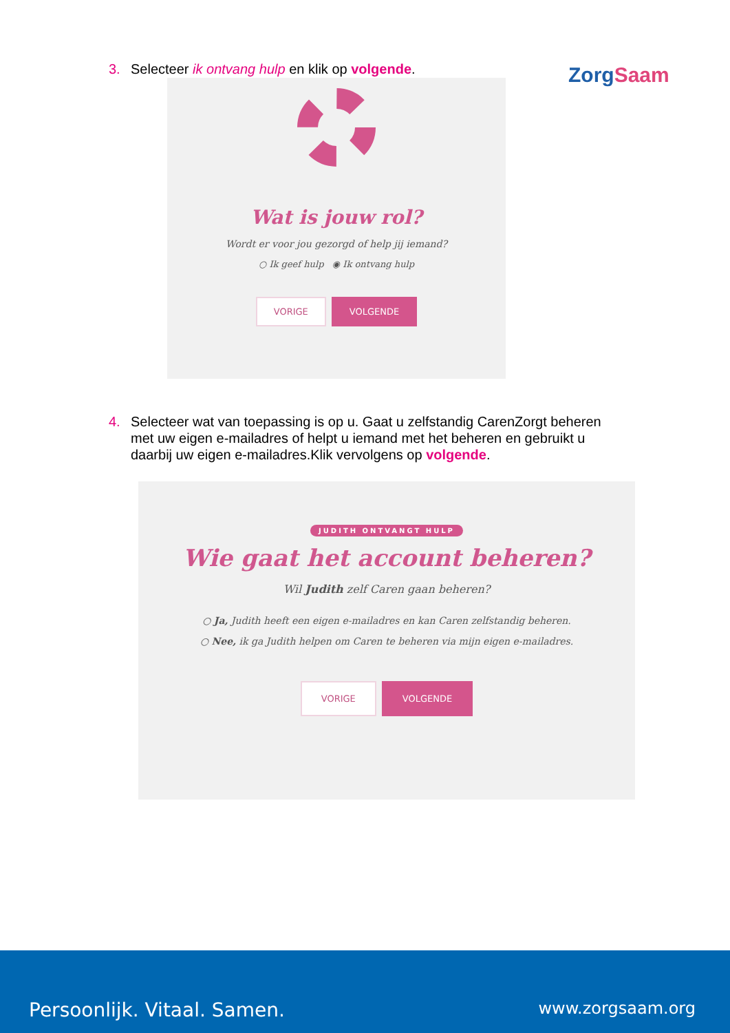ZorgSaam
3. Selecteer ik ontvang hulp en klik op volgende.
Wat is jouw rol?
Wordt er voor jou gezorgd of help jij iemand?
○ Ik geef hulp ◉ Ik ontvang hulp
VORIGE VOLGENDE
4. Selecteer wat van toepassing is op u. Gaat u zelfstandig CarenZorgt beheren
met uw eigen e-mailadres of helpt u iemand met het beheren en gebruikt u
daarbij uw eigen e-mailadres.Klik vervolgens op volgende.
JUDITH ONTVANGT HULP
Wie gaat het account beheren?
Wil Judith zelf Caren gaan beheren?
○ Ja, Judith heeft een eigen e-mailadres en kan Caren zelfstandig beheren.
○ Nee, ik ga Judith helpen om Caren te beheren via mijn eigen e-mailadres.
VORIGE VOLGENDE
Persoonlijk. Vitaal. Samen. www.zorgsaam.org